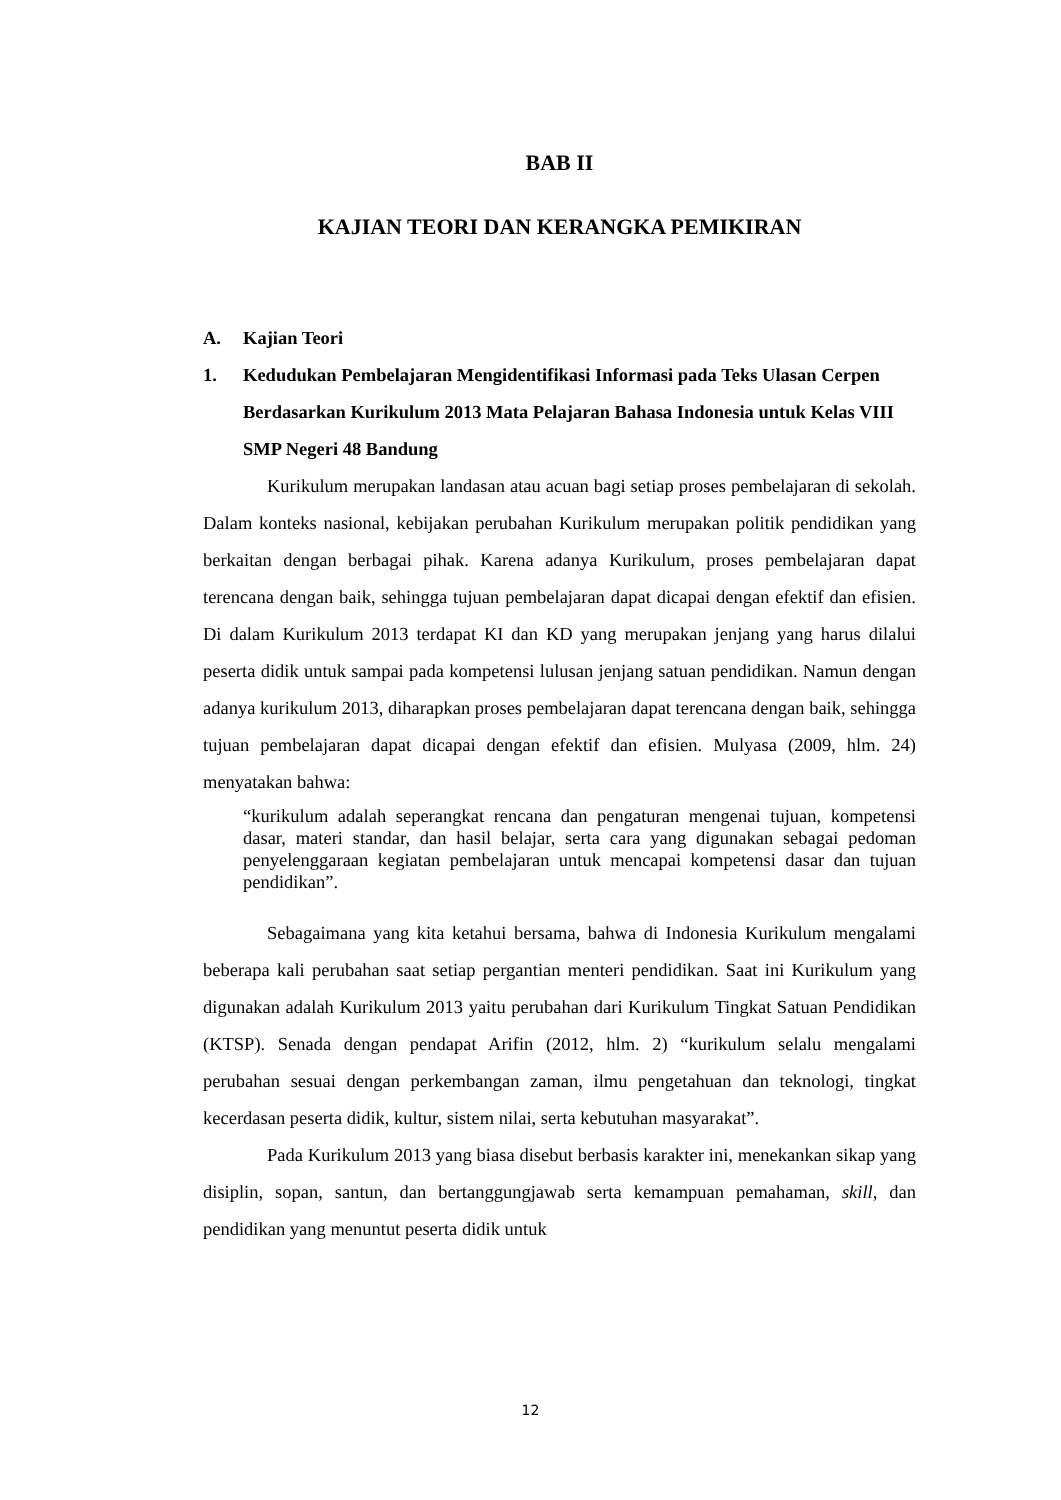BAB II
KAJIAN TEORI DAN KERANGKA PEMIKIRAN
A. Kajian Teori
1. Kedudukan Pembelajaran Mengidentifikasi Informasi pada Teks Ulasan Cerpen Berdasarkan Kurikulum 2013 Mata Pelajaran Bahasa Indonesia untuk Kelas VIII SMP Negeri 48 Bandung
Kurikulum merupakan landasan atau acuan bagi setiap proses pembelajaran di sekolah. Dalam konteks nasional, kebijakan perubahan Kurikulum merupakan politik pendidikan yang berkaitan dengan berbagai pihak. Karena adanya Kurikulum, proses pembelajaran dapat terencana dengan baik, sehingga tujuan pembelajaran dapat dicapai dengan efektif dan efisien. Di dalam Kurikulum 2013 terdapat KI dan KD yang merupakan jenjang yang harus dilalui peserta didik untuk sampai pada kompetensi lulusan jenjang satuan pendidikan. Namun dengan adanya kurikulum 2013, diharapkan proses pembelajaran dapat terencana dengan baik, sehingga tujuan pembelajaran dapat dicapai dengan efektif dan efisien. Mulyasa (2009, hlm. 24) menyatakan bahwa:
“kurikulum adalah seperangkat rencana dan pengaturan mengenai tujuan, kompetensi dasar, materi standar, dan hasil belajar, serta cara yang digunakan sebagai pedoman penyelenggaraan kegiatan pembelajaran untuk mencapai kompetensi dasar dan tujuan pendidikan”.
Sebagaimana yang kita ketahui bersama, bahwa di Indonesia Kurikulum mengalami beberapa kali perubahan saat setiap pergantian menteri pendidikan. Saat ini Kurikulum yang digunakan adalah Kurikulum 2013 yaitu perubahan dari Kurikulum Tingkat Satuan Pendidikan (KTSP). Senada dengan pendapat Arifin (2012, hlm. 2) “kurikulum selalu mengalami perubahan sesuai dengan perkembangan zaman, ilmu pengetahuan dan teknologi, tingkat kecerdasan peserta didik, kultur, sistem nilai, serta kebutuhan masyarakat”.
Pada Kurikulum 2013 yang biasa disebut berbasis karakter ini, menekankan sikap yang disiplin, sopan, santun, dan bertanggungjawab serta kemampuan pemahaman, skill, dan pendidikan yang menuntut peserta didik untuk
12